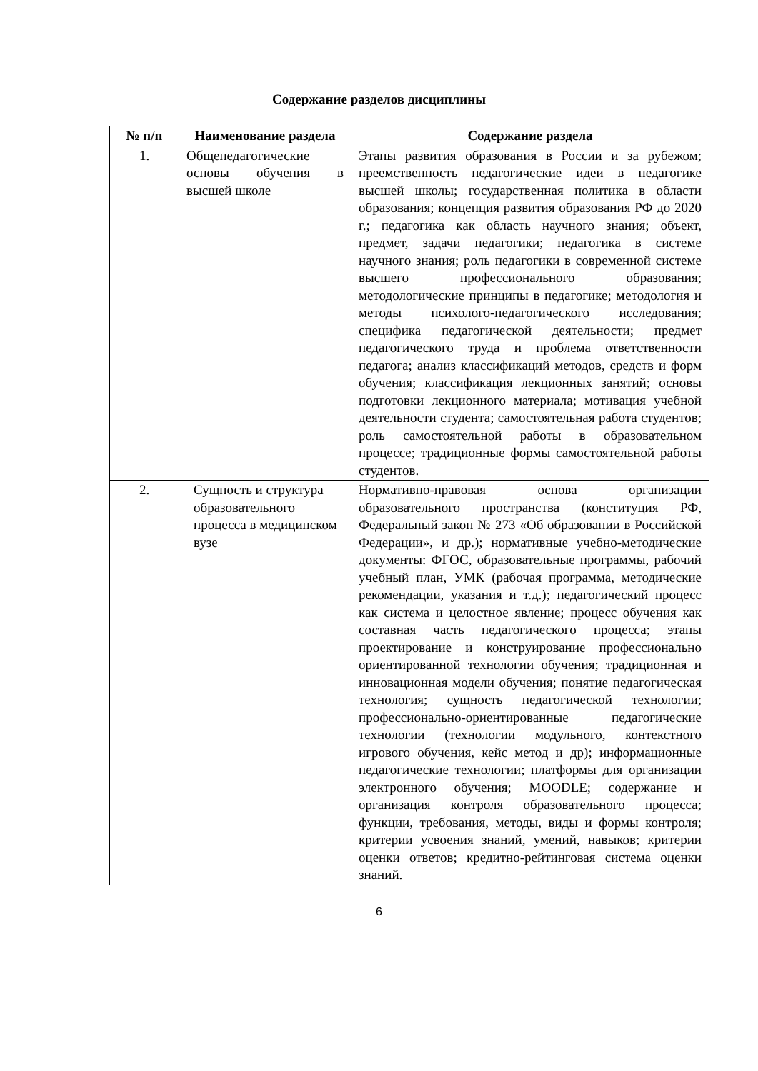Содержание разделов дисциплины
| № п/п | Наименование раздела | Содержание раздела |
| --- | --- | --- |
| 1. | Общепедагогические основы обучения в высшей школе | Этапы развития образования в России и за рубежом; преемственность педагогические идеи в педагогике высшей школы; государственная политика в области образования; концепция развития образования РФ до 2020 г.; педагогика как область научного знания; объект, предмет, задачи педагогики; педагогика в системе научного знания; роль педагогики в современной системе высшего профессионального образования; методологические принципы в педагогике; м етодология и методы психолого-педагогического исследования; специфика педагогической деятельности; предмет педагогического труда и проблема ответственности педагога; анализ классификаций методов, средств и форм обучения; классификация лекционных занятий; основы подготовки лекционного материала; мотивация учебной деятельности студента; самостоятельная работа студентов; роль самостоятельной работы в образовательном процессе; традиционные формы самостоятельной работы студентов. |
| 2. | Сущность и структура образовательного процесса в медицинском вузе | Нормативно-правовая основа организации образовательного пространства (конституция РФ, Федеральный закон № 273 «Об образовании в Российской Федерации», и др.); нормативные учебно-методические документы: ФГОС, образовательные программы, рабочий учебный план, УМК (рабочая программа, методические рекомендации, указания и т.д.); педагогический процесс как система и целостное явление; процесс обучения как составная часть педагогического процесса; этапы проектирование и конструирование профессионально ориентированной технологии обучения; традиционная и инновационная модели обучения; понятие педагогическая технология; сущность педагогической технологии; профессионально-ориентированные педагогические технологии (технологии модульного, контекстного игрового обучения, кейс метод и др); информационные педагогические технологии; платформы для организации электронного обучения; MOODLE; содержание и организация контроля образовательного процесса; функции, требования, методы, виды и формы контроля; критерии усвоения знаний, умений, навыков; критерии оценки ответов; кредитно-рейтинговая система оценки знаний. |
6